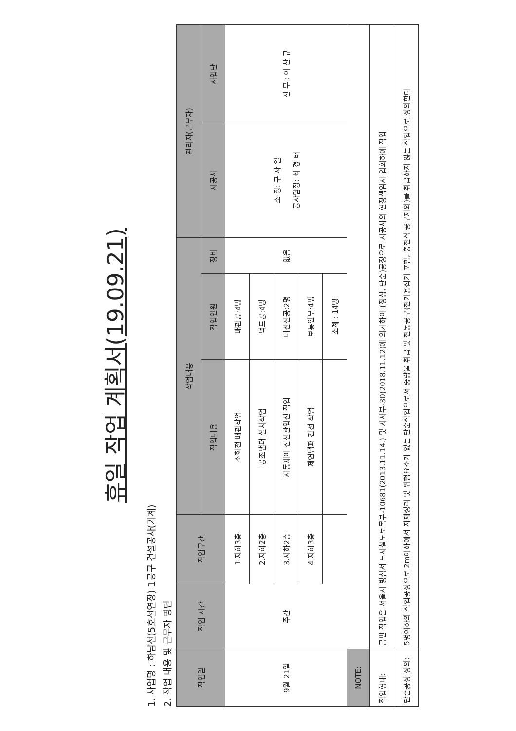휴일 작업 계획서(19.09.21)
1. 사업명 : 하남선(5호선연장) 1공구 건설공사(기계)
2. 작업 내용 및 근무자 명단
| 작업일 | 작업 시간 | 작업구간 | 작업내용 | | | 관리자(근무자) | |
| --- | --- | --- | --- | --- | --- | --- | --- |
| | | | 작업내용 | 작업인원 | 장비 | 시공사 | 사업단 |
| 9월 21일 | 주간 | 1.지하3층 | 소화전 배관작업 | 배관공:4명 | 없음 | 소 장: 구 자 일 공사팀장: 최 경 태 | 전 무 : 이 찬 규 |
| | | 2.지하2층 | 공조댐퍼 설치작업 | 덕트공:4명 | | | |
| | | 3.지하2층 | 자동제어 전선관입선 작업 | 내선전공:2명 | | | |
| | | 4.지하3층 | 제연댐퍼 간선 작업 | 보통인부:4명 | | | |
| | | | | 소계 : 14명 | | | |
| NOTE: | | | | | | | |
| 작업형태: | 금번 작업은 서울시 방침서 도시철도토목부-10681(2013.11.14.) 및 지시부-30(2018.11.12)에 의거하여 (정상, 단순)공정으로 시공사의 현장책임자 입회하에 작업 | | | | | | |
| 단순공정 정의: | 5명이하의 작업공정으로 2m이하에서 자재정리 및 위험요소가 없는 단순작업으로서 중량물 취급 및 전동공구(전기용접기 포함, 충전식 공구제외)를 취급하지 않는 작업으로 정의한다 | | | | | | |